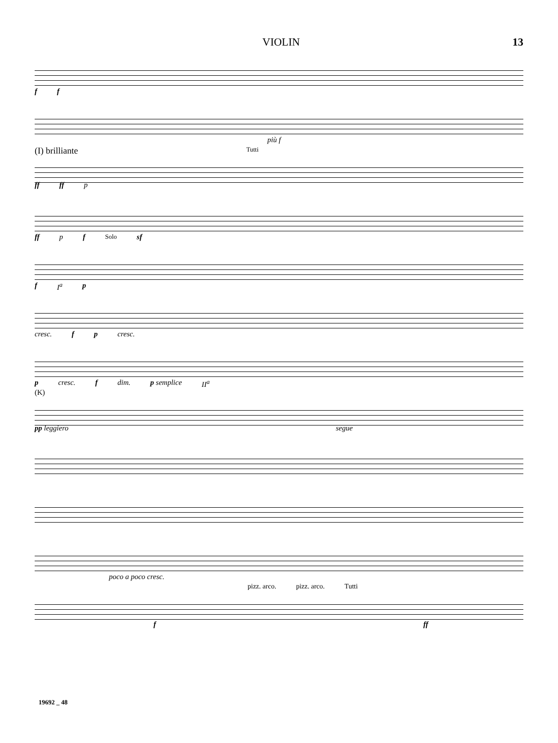VIOLIN 13
f f
più f
(I) brilliante Tutti
ff ff p
ff p f Solo sf
f I<sup>a</sup> p
cresc. f p cresc.
p cresc. f dim. p semplice II<sup>a</sup>
(K)
pp leggiero segue
poco a poco cresc.
pizz. arco. pizz. arco. Tutti
f ff
19692 _ 48